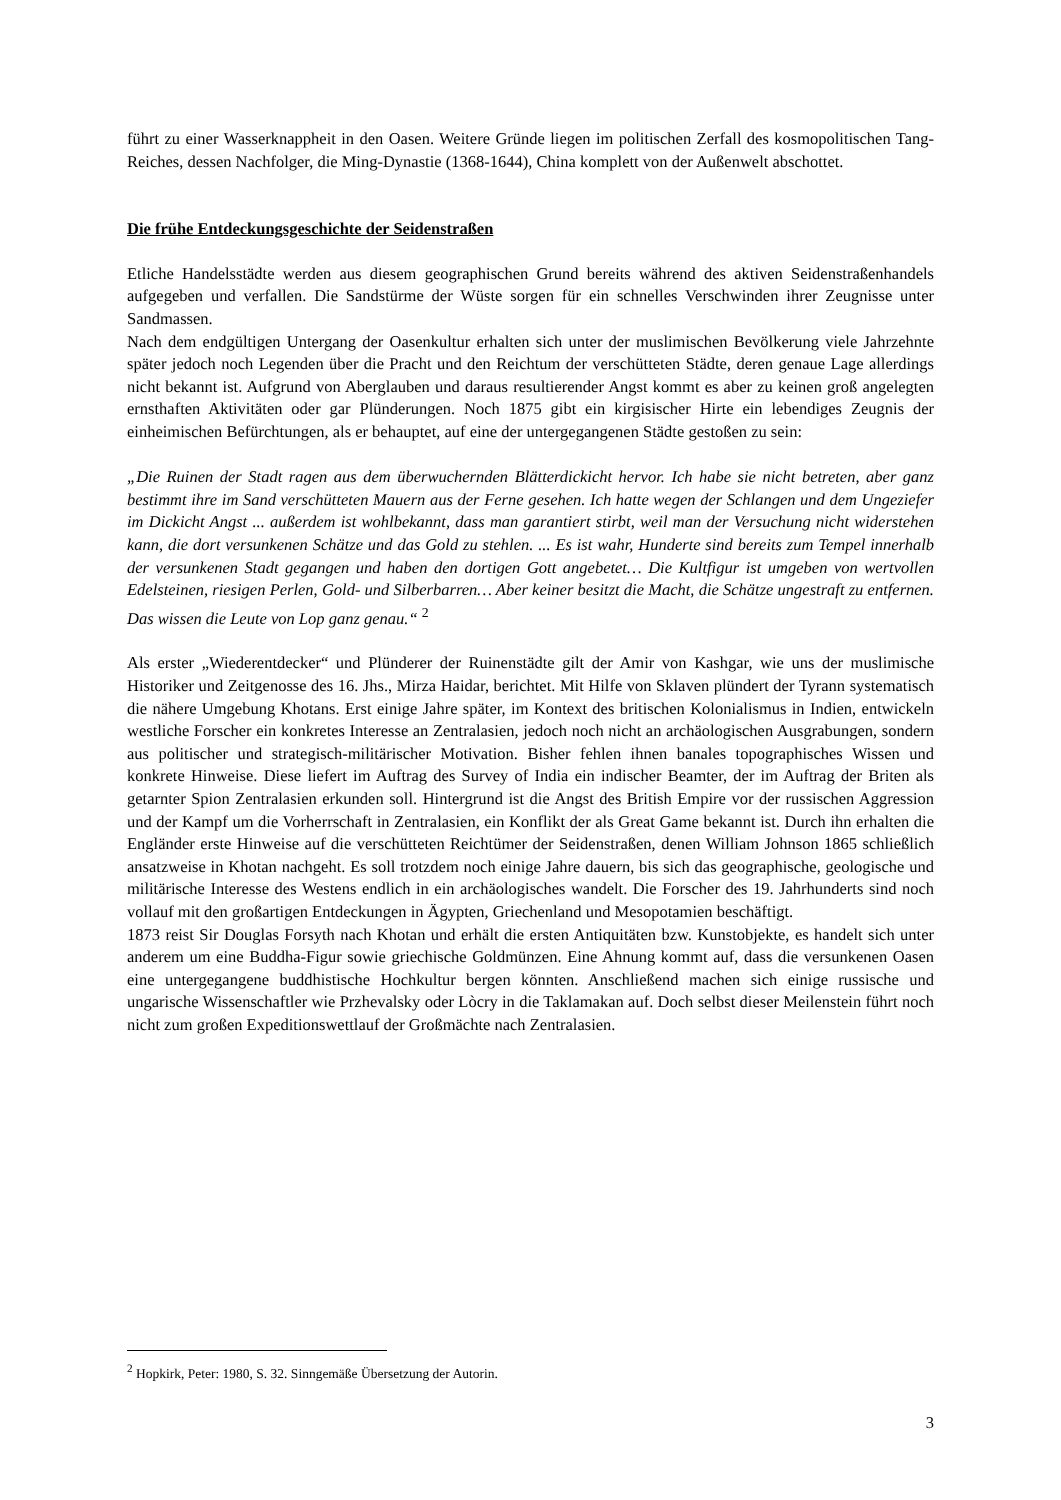führt zu einer Wasserknappheit in den Oasen. Weitere Gründe liegen im politischen Zerfall des kosmopolitischen Tang-Reiches, dessen Nachfolger, die Ming-Dynastie (1368-1644), China komplett von der Außenwelt abschottet.
Die frühe Entdeckungsgeschichte der Seidenstraßen
Etliche Handelsstädte werden aus diesem geographischen Grund bereits während des aktiven Seidenstraßenhandels aufgegeben und verfallen. Die Sandstürme der Wüste sorgen für ein schnelles Verschwinden ihrer Zeugnisse unter Sandmassen.
Nach dem endgültigen Untergang der Oasenkultur erhalten sich unter der muslimischen Bevölkerung viele Jahrzehnte später jedoch noch Legenden über die Pracht und den Reichtum der verschütteten Städte, deren genaue Lage allerdings nicht bekannt ist. Aufgrund von Aberglauben und daraus resultierender Angst kommt es aber zu keinen groß angelegten ernsthaften Aktivitäten oder gar Plünderungen. Noch 1875 gibt ein kirgisischer Hirte ein lebendiges Zeugnis der einheimischen Befürchtungen, als er behauptet, auf eine der untergegangenen Städte gestoßen zu sein:
„Die Ruinen der Stadt ragen aus dem überwuchernden Blätterdickicht hervor. Ich habe sie nicht betreten, aber ganz bestimmt ihre im Sand verschütteten Mauern aus der Ferne gesehen. Ich hatte wegen der Schlangen und dem Ungeziefer im Dickicht Angst ... außerdem ist wohlbekannt, dass man garantiert stirbt, weil man der Versuchung nicht widerstehen kann, die dort versunkenen Schätze und das Gold zu stehlen. ... Es ist wahr, Hunderte sind bereits zum Tempel innerhalb der versunkenen Stadt gegangen und haben den dortigen Gott angebetet… Die Kultfigur ist umgeben von wertvollen Edelsteinen, riesigen Perlen, Gold- und Silberbarren… Aber keiner besitzt die Macht, die Schätze ungestraft zu entfernen. Das wissen die Leute von Lop ganz genau.“ <sup>2</sup>
Als erster „Wiederentdecker“ und Plünderer der Ruinenstädte gilt der Amir von Kashgar, wie uns der muslimische Historiker und Zeitgenosse des 16. Jhs., Mirza Haidar, berichtet. Mit Hilfe von Sklaven plündert der Tyrann systematisch die nähere Umgebung Khotans. Erst einige Jahre später, im Kontext des britischen Kolonialismus in Indien, entwickeln westliche Forscher ein konkretes Interesse an Zentralasien, jedoch noch nicht an archäologischen Ausgrabungen, sondern aus politischer und strategisch-militärischer Motivation. Bisher fehlen ihnen banales topographisches Wissen und konkrete Hinweise. Diese liefert im Auftrag des Survey of India ein indischer Beamter, der im Auftrag der Briten als getarnter Spion Zentralasien erkunden soll. Hintergrund ist die Angst des British Empire vor der russischen Aggression und der Kampf um die Vorherrschaft in Zentralasien, ein Konflikt der als Great Game bekannt ist. Durch ihn erhalten die Engländer erste Hinweise auf die verschütteten Reichtümer der Seidenstraßen, denen William Johnson 1865 schließlich ansatzweise in Khotan nachgeht. Es soll trotzdem noch einige Jahre dauern, bis sich das geographische, geologische und militärische Interesse des Westens endlich in ein archäologisches wandelt. Die Forscher des 19. Jahrhunderts sind noch vollauf mit den großartigen Entdeckungen in Ägypten, Griechenland und Mesopotamien beschäftigt.
1873 reist Sir Douglas Forsyth nach Khotan und erhält die ersten Antiquitäten bzw. Kunstobjekte, es handelt sich unter anderem um eine Buddha-Figur sowie griechische Goldmünzen. Eine Ahnung kommt auf, dass die versunkenen Oasen eine untergegangene buddhistische Hochkultur bergen könnten. Anschließend machen sich einige russische und ungarische Wissenschaftler wie Przhevalsky oder Lòcry in die Taklamakan auf. Doch selbst dieser Meilenstein führt noch nicht zum großen Expeditionswettlauf der Großmächte nach Zentralasien.
<sup>2</sup> Hopkirk, Peter: 1980, S. 32. Sinngemäße Übersetzung der Autorin.
3